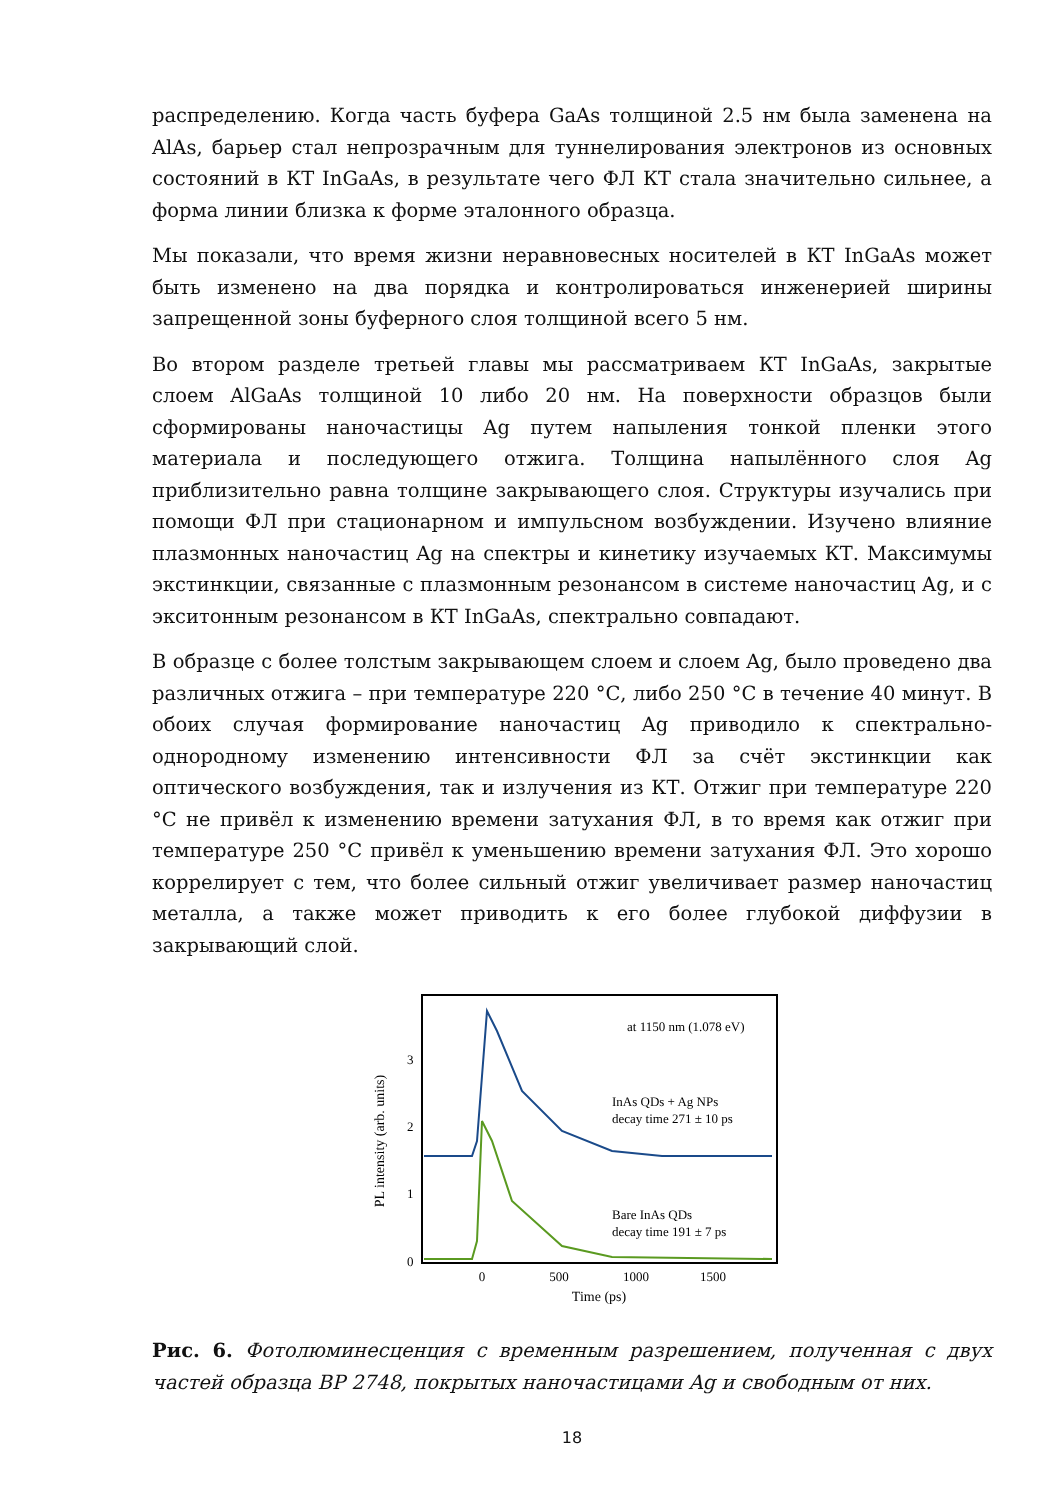распределению. Когда часть буфера GaAs толщиной 2.5 нм была заменена на AlAs, барьер стал непрозрачным для туннелирования электронов из основных состояний в КТ InGaAs, в результате чего ФЛ КТ стала значительно сильнее, а форма линии близка к форме эталонного образца.
Мы показали, что время жизни неравновесных носителей в КТ InGaAs может быть изменено на два порядка и контролироваться инженерией ширины запрещенной зоны буферного слоя толщиной всего 5 нм.
Во втором разделе третьей главы мы рассматриваем КТ InGaAs, закрытые слоем AlGaAs толщиной 10 либо 20 нм. На поверхности образцов были сформированы наночастицы Ag путем напыления тонкой пленки этого материала и последующего отжига. Толщина напылённого слоя Ag приблизительно равна толщине закрывающего слоя. Структуры изучались при помощи ФЛ при стационарном и импульсном возбуждении. Изучено влияние плазмонных наночастиц Ag на спектры и кинетику изучаемых КТ. Максимумы экстинкции, связанные с плазмонным резонансом в системе наночастиц Ag, и с экситонным резонансом в КТ InGaAs, спектрально совпадают.
В образце с более толстым закрывающем слоем и слоем Ag, было проведено два различных отжига – при температуре 220 °С, либо 250 °С в течение 40 минут. В обоих случая формирование наночастиц Ag приводило к спектрально-однородному изменению интенсивности ФЛ за счёт экстинкции как оптического возбуждения, так и излучения из КТ. Отжиг при температуре 220 °С не привёл к изменению времени затухания ФЛ, в то время как отжиг при температуре 250 °С привёл к уменьшению времени затухания ФЛ. Это хорошо коррелирует с тем, что более сильный отжиг увеличивает размер наночастиц металла, а также может приводить к его более глубокой диффузии в закрывающий слой.
PL intensity (arb. units)
0
1
2
3
0
500
1000
1500
Time (ps)
at 1150 nm (1.078 eV)
InAs QDs + Ag NPs
decay time 271 ± 10 ps
Bare InAs QDs
decay time 191 ± 7 ps
Рис. 6. Фотолюминесценция с временным разрешением, полученная с двух частей образца ВР 2748, покрытых наночастицами Ag и свободным от них.
18